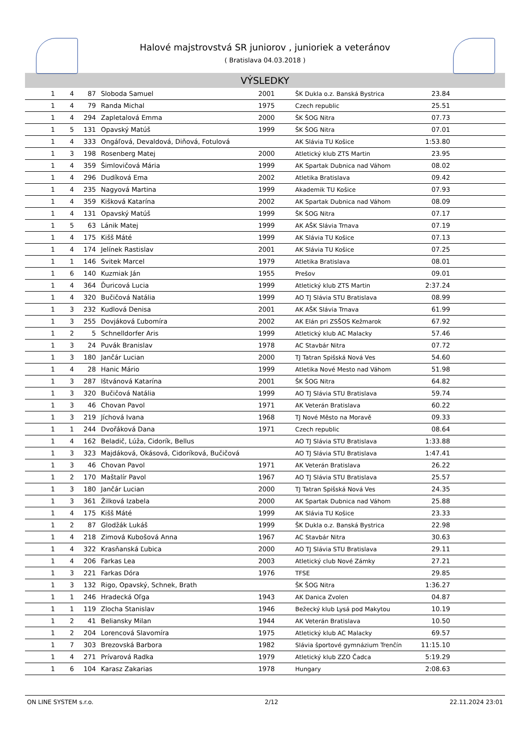Halové majstrovstvá SR juniorov , junioriek a veteránov
( Bratislava 04.03.2018 )
VÝSLEDKY
| 1 | 4 | 87 | Sloboda Samuel | 2001 | ŠK Dukla o.z. Banská Bystrica | 23.84 | |
| 1 | 4 | 79 | Randa Michal | 1975 | Czech republic | 25.51 | |
| 1 | 4 | 294 | Zapletalová Emma | 2000 | ŠK ŠOG Nitra | 07.73 | |
| 1 | 5 | 131 | Opavský Matúš | 1999 | ŠK ŠOG Nitra | 07.01 | |
| 1 | 4 | 333 | Ongáľová, Devaldová, Diňová, Fotulová | | AK Slávia TU Košice | 1:53.80 | |
| 1 | 3 | 198 | Rosenberg Matej | 2000 | Atletický klub ZTS Martin | 23.95 | |
| 1 | 4 | 359 | Šimlovičová Mária | 1999 | AK Spartak Dubnica nad Váhom | 08.02 | |
| 1 | 4 | 296 | Dudíková Ema | 2002 | Atletika Bratislava | 09.42 | |
| 1 | 4 | 235 | Nagyová Martina | 1999 | Akademik TU Košice | 07.93 | |
| 1 | 4 | 359 | Kišková Katarína | 2002 | AK Spartak Dubnica nad Váhom | 08.09 | |
| 1 | 4 | 131 | Opavský Matúš | 1999 | ŠK ŠOG Nitra | 07.17 | |
| 1 | 5 | 63 | Lánik Matej | 1999 | AK AŠK Slávia Trnava | 07.19 | |
| 1 | 4 | 175 | Kišš Máté | 1999 | AK Slávia TU Košice | 07.13 | |
| 1 | 4 | 174 | Jelínek Rastislav | 2001 | AK Slávia TU Košice | 07.25 | |
| 1 | 1 | 146 | Svitek Marcel | 1979 | Atletika Bratislava | 08.01 | |
| 1 | 6 | 140 | Kuzmiak Ján | 1955 | Prešov | 09.01 | |
| 1 | 4 | 364 | Ďuricová Lucia | 1999 | Atletický klub ZTS Martin | 2:37.24 | |
| 1 | 4 | 320 | Bučičová Natália | 1999 | AO TJ Slávia STU Bratislava | 08.99 | |
| 1 | 3 | 232 | Kudlová Denisa | 2001 | AK AŠK Slávia Trnava | 61.99 | |
| 1 | 3 | 255 | Dovjáková Ľubomíra | 2002 | AK Elán pri ZSŠOS Kežmarok | 67.92 | |
| 1 | 2 | 5 | Schnelldorfer Aris | 1999 | Atletický klub AC Malacky | 57.46 | |
| 1 | 3 | 24 | Puvák Branislav | 1978 | AC Stavbár Nitra | 07.72 | |
| 1 | 3 | 180 | Jančár Lucian | 2000 | TJ Tatran Spišská Nová Ves | 54.60 | |
| 1 | 4 | 28 | Hanic Mário | 1999 | Atletika Nové Mesto nad Váhom | 51.98 | |
| 1 | 3 | 287 | Ištvánová Katarína | 2001 | ŠK ŠOG Nitra | 64.82 | |
| 1 | 3 | 320 | Bučičová Natália | 1999 | AO TJ Slávia STU Bratislava | 59.74 | |
| 1 | 3 | 46 | Chovan Pavol | 1971 | AK Veterán Bratislava | 60.22 | |
| 1 | 3 | 219 | Jíchová Ivana | 1968 | TJ Nové Město na Moravě | 09.33 | |
| 1 | 1 | 244 | Dvořáková Dana | 1971 | Czech republic | 08.64 | |
| 1 | 4 | 162 | Beladič, Lúža, Cidorík, Bellus | | AO TJ Slávia STU Bratislava | 1:33.88 | |
| 1 | 3 | 323 | Majdáková, Okásová, Cidoríková, Bučičová | | AO TJ Slávia STU Bratislava | 1:47.41 | |
| 1 | 3 | 46 | Chovan Pavol | 1971 | AK Veterán Bratislava | 26.22 | |
| 1 | 2 | 170 | Maštalír Pavol | 1967 | AO TJ Slávia STU Bratislava | 25.57 | |
| 1 | 3 | 180 | Jančár Lucian | 2000 | TJ Tatran Spišská Nová Ves | 24.35 | |
| 1 | 3 | 361 | Žilková Izabela | 2000 | AK Spartak Dubnica nad Váhom | 25.88 | |
| 1 | 4 | 175 | Kišš Máté | 1999 | AK Slávia TU Košice | 23.33 | |
| 1 | 2 | 87 | Glodžák Lukáš | 1999 | ŠK Dukla o.z. Banská Bystrica | 22.98 | |
| 1 | 4 | 218 | Zimová Kubošová Anna | 1967 | AC Stavbár Nitra | 30.63 | |
| 1 | 4 | 322 | Krasňanská Ľubica | 2000 | AO TJ Slávia STU Bratislava | 29.11 | |
| 1 | 4 | 206 | Farkas Lea | 2003 | Atletický club Nové Zámky | 27.21 | |
| 1 | 3 | 221 | Farkas Dóra | 1976 | TFSE | 29.85 | |
| 1 | 3 | 132 | Rigo, Opavský, Schnek, Brath | | ŠK ŠOG Nitra | 1:36.27 | |
| 1 | 1 | 246 | Hradecká Oľga | 1943 | AK Danica Zvolen | 04.87 | |
| 1 | 1 | 119 | Zlocha Stanislav | 1946 | Bežecký klub Lysá pod Makytou | 10.19 | |
| 1 | 2 | 41 | Beliansky Milan | 1944 | AK Veterán Bratislava | 10.50 | |
| 1 | 2 | 204 | Lorencová Slavomíra | 1975 | Atletický klub AC Malacky | 69.57 | |
| 1 | 7 | 303 | Brezovská Barbora | 1982 | Slávia športové gymnázium Trenčín | 11:15.10 | |
| 1 | 4 | 271 | Prívarová Radka | 1979 | Atletický klub ZZO Čadca | 5:19.29 | |
| 1 | 6 | 104 | Karasz Zakarias | 1978 | Hungary | 2:08.63 | |
ON LINE SYSTEM s.r.o. 2/12 22.11.2024 23:01